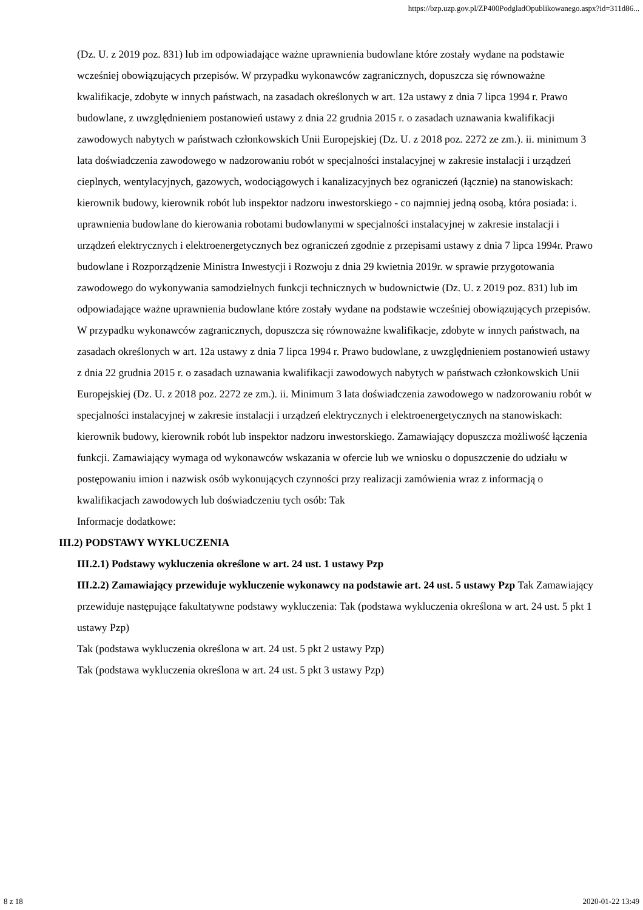https://bzp.uzp.gov.pl/ZP400PodgladOpublikowanego.aspx?id=311d86...
(Dz. U. z 2019 poz. 831) lub im odpowiadające ważne uprawnienia budowlane które zostały wydane na podstawie wcześniej obowiązujących przepisów. W przypadku wykonawców zagranicznych, dopuszcza się równoważne kwalifikacje, zdobyte w innych państwach, na zasadach określonych w art. 12a ustawy z dnia 7 lipca 1994 r. Prawo budowlane, z uwzględnieniem postanowień ustawy z dnia 22 grudnia 2015 r. o zasadach uznawania kwalifikacji zawodowych nabytych w państwach członkowskich Unii Europejskiej (Dz. U. z 2018 poz. 2272 ze zm.). ii. minimum 3 lata doświadczenia zawodowego w nadzorowaniu robót w specjalności instalacyjnej w zakresie instalacji i urządzeń cieplnych, wentylacyjnych, gazowych, wodociągowych i kanalizacyjnych bez ograniczeń (łącznie) na stanowiskach: kierownik budowy, kierownik robót lub inspektor nadzoru inwestorskiego - co najmniej jedną osobą, która posiada: i. uprawnienia budowlane do kierowania robotami budowlanymi w specjalności instalacyjnej w zakresie instalacji i urządzeń elektrycznych i elektroenergetycznych bez ograniczeń zgodnie z przepisami ustawy z dnia 7 lipca 1994r. Prawo budowlane i Rozporządzenie Ministra Inwestycji i Rozwoju z dnia 29 kwietnia 2019r. w sprawie przygotowania zawodowego do wykonywania samodzielnych funkcji technicznych w budownictwie (Dz. U. z 2019 poz. 831) lub im odpowiadające ważne uprawnienia budowlane które zostały wydane na podstawie wcześniej obowiązujących przepisów. W przypadku wykonawców zagranicznych, dopuszcza się równoważne kwalifikacje, zdobyte w innych państwach, na zasadach określonych w art. 12a ustawy z dnia 7 lipca 1994 r. Prawo budowlane, z uwzględnieniem postanowień ustawy z dnia 22 grudnia 2015 r. o zasadach uznawania kwalifikacji zawodowych nabytych w państwach członkowskich Unii Europejskiej (Dz. U. z 2018 poz. 2272 ze zm.). ii. Minimum 3 lata doświadczenia zawodowego w nadzorowaniu robót w specjalności instalacyjnej w zakresie instalacji i urządzeń elektrycznych i elektroenergetycznych na stanowiskach: kierownik budowy, kierownik robót lub inspektor nadzoru inwestorskiego. Zamawiający dopuszcza możliwość łączenia funkcji. Zamawiający wymaga od wykonawców wskazania w ofercie lub we wniosku o dopuszczenie do udziału w postępowaniu imion i nazwisk osób wykonujących czynności przy realizacji zamówienia wraz z informacją o kwalifikacjach zawodowych lub doświadczeniu tych osób: Tak
Informacje dodatkowe:
III.2) PODSTAWY WYKLUCZENIA
III.2.1) Podstawy wykluczenia określone w art. 24 ust. 1 ustawy Pzp
III.2.2) Zamawiający przewiduje wykluczenie wykonawcy na podstawie art. 24 ust. 5 ustawy Pzp Tak Zamawiający przewiduje następujące fakultatywne podstawy wykluczenia: Tak (podstawa wykluczenia określona w art. 24 ust. 5 pkt 1 ustawy Pzp)
Tak (podstawa wykluczenia określona w art. 24 ust. 5 pkt 2 ustawy Pzp)
Tak (podstawa wykluczenia określona w art. 24 ust. 5 pkt 3 ustawy Pzp)
8 z 18 2020-01-22 13:49